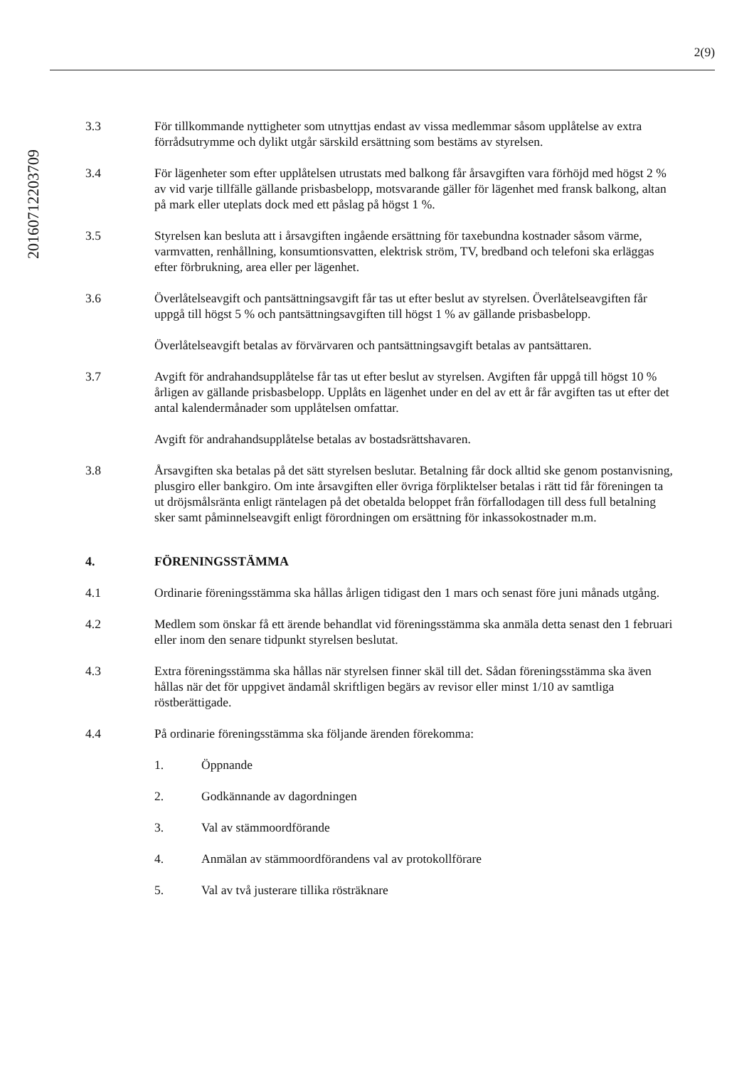2(9)
20160712203709
3.3 För tillkommande nyttigheter som utnyttjas endast av vissa medlemmar såsom upplåtelse av extra förrådsutrymme och dylikt utgår särskild ersättning som bestäms av styrelsen.
3.4 För lägenheter som efter upplåtelsen utrustats med balkong får årsavgiften vara förhöjd med högst 2 % av vid varje tillfälle gällande prisbasbelopp, motsvarande gäller för lägenhet med fransk balkong, altan på mark eller uteplats dock med ett påslag på högst 1 %.
3.5 Styrelsen kan besluta att i årsavgiften ingående ersättning för taxebundna kostnader såsom värme, varmvatten, renhållning, konsumtionsvatten, elektrisk ström, TV, bredband och telefoni ska erläggas efter förbrukning, area eller per lägenhet.
3.6 Överlåtelseavgift och pantsättningsavgift får tas ut efter beslut av styrelsen. Överlåtelseavgiften får uppgå till högst 5 % och pantsättningsavgiften till högst 1 % av gällande prisbasbelopp.
Överlåtelseavgift betalas av förvärvaren och pantsättningsavgift betalas av pantsättaren.
3.7 Avgift för andrahandsupplåtelse får tas ut efter beslut av styrelsen. Avgiften får uppgå till högst 10 % årligen av gällande prisbasbelopp. Upplåts en lägenhet under en del av ett år får avgiften tas ut efter det antal kalendermånader som upplåtelsen omfattar.
Avgift för andrahandsupplåtelse betalas av bostadsrättshavaren.
3.8 Årsavgiften ska betalas på det sätt styrelsen beslutar. Betalning får dock alltid ske genom postanvisning, plusgiro eller bankgiro. Om inte årsavgiften eller övriga förpliktelser betalas i rätt tid får föreningen ta ut dröjsmålsränta enligt räntelagen på det obetalda beloppet från förfallodagen till dess full betalning sker samt påminnelseavgift enligt förordningen om ersättning för inkassokostnader m.m.
4. FÖRENINGSSTÄMMA
4.1 Ordinarie föreningsstämma ska hållas årligen tidigast den 1 mars och senast före juni månads utgång.
4.2 Medlem som önskar få ett ärende behandlat vid föreningsstämma ska anmäla detta senast den 1 februari eller inom den senare tidpunkt styrelsen beslutat.
4.3 Extra föreningsstämma ska hållas när styrelsen finner skäl till det. Sådan föreningsstämma ska även hållas när det för uppgivet ändamål skriftligen begärs av revisor eller minst 1/10 av samtliga röstberättigade.
4.4 På ordinarie föreningsstämma ska följande ärenden förekomma:
1. Öppnande
2. Godkännande av dagordningen
3. Val av stämmoordförande
4. Anmälan av stämmoordförandens val av protokollförare
5. Val av två justerare tillika rösträknare